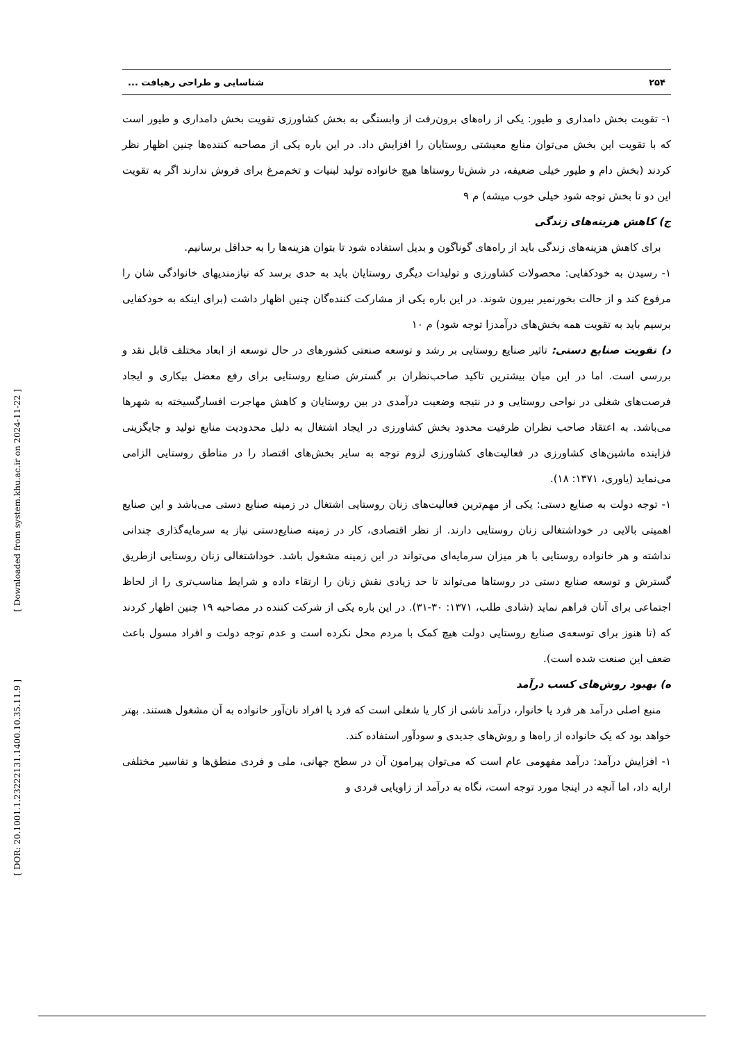[ Downloaded from system.khu.ac.ir on 2024-11-22 ]
[ DOR: 20.1001.1.23222131.1400.10.35.11.9 ]
۲۵۴ شناسایی و طراحی رهیافت ...
۱- تقویت بخش دامداری و طیور: یکی از راه‌های برون‌رفت از وابستگی به بخش کشاورزی تقویت بخش دامداری و طیور است که با تقویت این بخش می‌توان منابع معیشتی روستایان را افزایش داد. در این باره یکی از مصاحبه کننده‌ها چنین اظهار نظر کردند (بخش دام و طیور خیلی ضعیفه، در شش‌تا روستاها هیچ خانواده تولید لبنیات و تخم‌مرغ برای فروش ندارند اگر به تقویت این دو تا بخش توجه شود خیلی خوب میشه) م ۹
ج) کاهش هزینه‌های زندگی
برای کاهش هزینه‌های زندگی باید از راه‌های گوناگون و بدیل استفاده شود تا بتوان هزینه‌ها را به حداقل برسانیم.
۱- رسیدن به خودکفایی: محصولات کشاورزی و تولیدات دیگری روستایان باید به حدی برسد که نیازمندیهای خانوادگی شان را مرفوع کند و از حالت بخورنمیر بیرون شوند. در این باره یکی از مشارکت کننده‌گان چنین اظهار داشت (برای اینکه به خودکفایی برسیم باید به تقویت همه بخش‌های درآمدزا توجه شود) م ۱۰
د) تقویت صنایع دستی: تاثیر صنایع روستایی بر رشد و توسعه صنعتی کشورهای در حال توسعه از ابعاد مختلف قابل نقد و بررسی است. اما در این میان بیشترین تاکید صاحب‌نظران بر گسترش صنایع روستایی برای رفع معضل بیکاری و ایجاد فرصت‌های شغلی در نواحی روستایی و در نتیجه وضعیت درآمدی در بین روستایان و کاهش مهاجرت افسارگسیخته به شهرها می‌باشد. به اعتقاد صاحب نظران ظرفیت محدود بخش کشاورزی در ایجاد اشتغال به دلیل محدودیت منابع تولید و جایگزینی فزاینده ماشین‌های کشاورزی در فعالیت‌های کشاورزی لزوم توجه به سایر بخش‌های اقتصاد را در مناطق روستایی الزامی می‌نماید (یاوری، ۱۳۷۱: ۱۸).
۱- توجه دولت به صنایع دستی: یکی از مهم‌ترین فعالیت‌های زنان روستایی اشتغال در زمینه صنایع دستی می‌باشد و این صنایع اهمیتی بالایی در خوداشتغالی زنان روستایی دارند. از نظر اقتصادی، کار در زمینه صنایع‌دستی نیاز به سرمایه‌گذاری چندانی نداشته و هر خانواده روستایی با هر میزان سرمایه‌ای می‌تواند در این زمینه مشغول باشد. خوداشتغالی زنان روستایی ازطریق گسترش و توسعه صنایع دستی در روستاها می‌تواند تا حد زیادی نقش زنان را ارتقاء داده و شرایط مناسب‌تری را از لحاظ اجتماعی برای آنان فراهم نماید (شادی طلب، ۱۳۷۱: ۳۰-۳۱). در این باره یکی از شرکت کننده در مصاحبه ۱۹ چنین اظهار کردند که (تا هنوز برای توسعه‌ی صنایع روستایی دولت هیچ کمک با مردم محل نکرده است و عدم توجه دولت و افراد مسول باعث ضعف این صنعت شده است).
ه) بهبود روش‌های کسب درآمد
منبع اصلی درآمد هر فرد یا خانوار، درآمد ناشی از کار یا شغلی است که فرد یا افراد نان‌آور خانواده به آن مشغول هستند. بهتر خواهد بود که یک خانواده از راه‌ها و روش‌های جدیدی و سودآور استفاده کند.
۱- افزایش درآمد: درآمد مفهومی عام است که می‌توان پیرامون آن در سطح جهانی، ملی و فردی منطق‌ها و تفاسیر مختلفی ارایه داد، اما آنچه در اینجا مورد توجه است، نگاه به درآمد از زاویایی فردی و